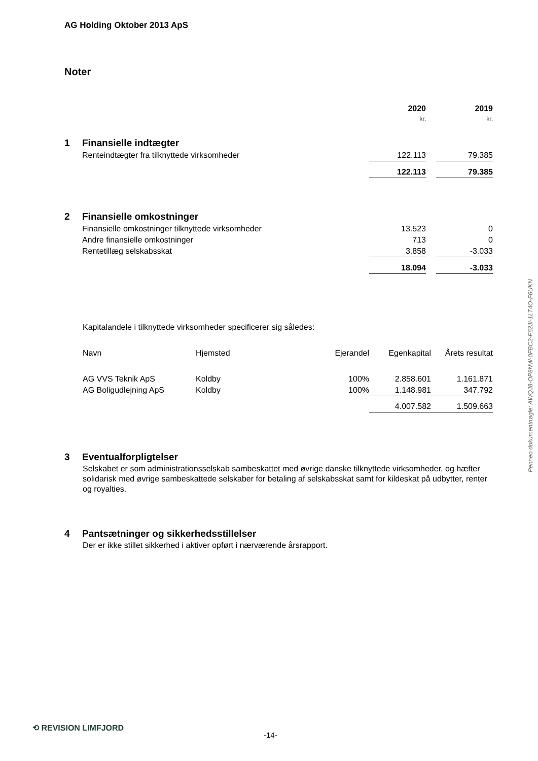AG Holding Oktober 2013 ApS
Noter
| | | 2020 | | 2019 |
| | | kr. | | kr. |
| 1 | Finansielle indtægter | | | |
| | Renteindtægter fra tilknyttede virksomheder | 122.113 | | 79.385 |
| | | 122.113 | | 79.385 |
| 2 | Finansielle omkostninger | | | |
| | Finansielle omkostninger tilknyttede virksomheder | 13.523 | | 0 |
| | Andre finansielle omkostninger | 713 | | 0 |
| | Rentetillæg selskabsskat | 3.858 | | -3.033 |
| | | 18.094 | | -3.033 |
Kapitalandele i tilknyttede virksomheder specificerer sig således:
| Navn | Hjemsted | Ejerandel | Egenkapital | Årets resultat |
| AG VVS Teknik ApS | Koldby | 100% | 2.858.601 | 1.161.871 |
| AG Boligudlejning ApS | Koldby | 100% | 1.148.981 | 347.792 |
| | | | 4.007.582 | 1.509.663 |
| 3 | Eventualforpligtelser |
Selskabet er som administrationsselskab sambeskattet med øvrige danske tilknyttede virksomheder, og hæfter solidarisk med øvrige sambeskattede selskaber for betaling af selskabsskat samt for kildeskat på udbytter, renter og royalties.
| 4 | Pantsætninger og sikkerhedsstillelser |
Der er ikke stillet sikkerhed i aktiver opført i nærværende årsrapport.
Penneo dokumentnøgle: AWQJ8-OP8NW-0FBC2-F62JI-1LT4O-F6UKN
⟲ REVISION LIMFJORD
-14-